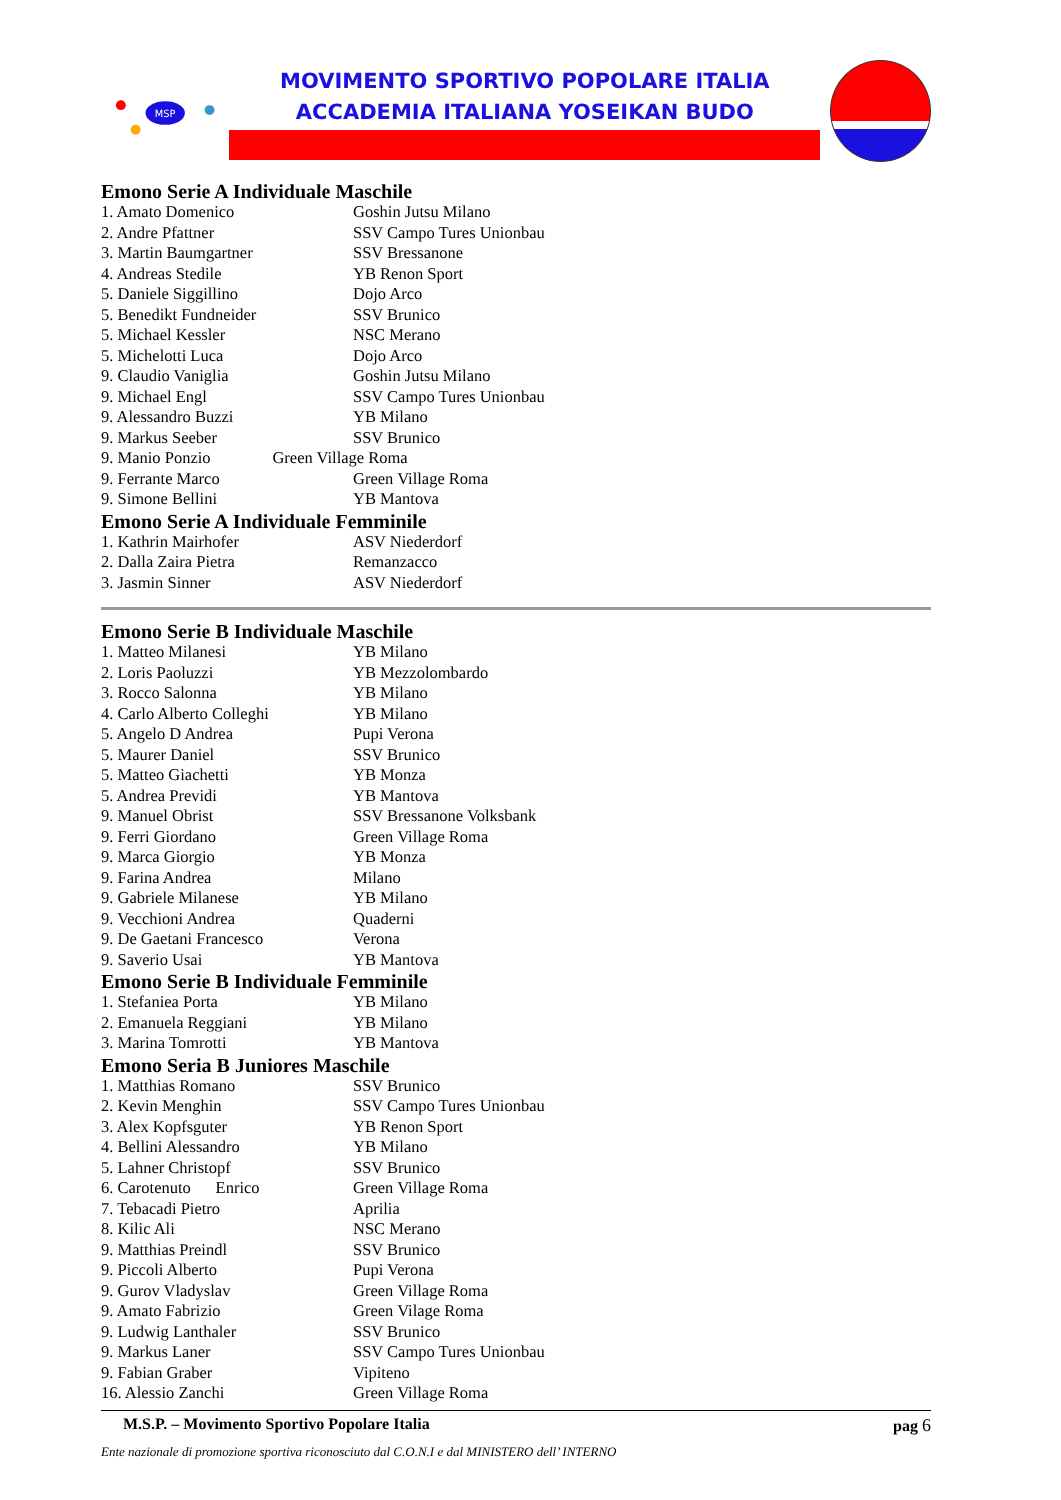MSP
MOVIMENTO SPORTIVO POPOLARE ITALIA
ACCADEMIA ITALIANA YOSEIKAN BUDO
Emono Serie A Individuale Maschile
| 1. Amato Domenico | Goshin Jutsu Milano |
| 2. Andre Pfattner | SSV Campo Tures Unionbau |
| 3. Martin Baumgartner | SSV Bressanone |
| 4. Andreas Stedile | YB Renon Sport |
| 5. Daniele Siggillino | Dojo Arco |
| 5. Benedikt Fundneider | SSV Brunico |
| 5. Michael Kessler | NSC Merano |
| 5. Michelotti Luca | Dojo Arco |
| 9. Claudio Vaniglia | Goshin Jutsu Milano |
| 9. Michael Engl | SSV Campo Tures Unionbau |
| 9. Alessandro Buzzi | YB Milano |
| 9. Markus Seeber | SSV Brunico |
| 9. Manio Ponzio Green Village Roma | |
| 9. Ferrante Marco | Green Village Roma |
| 9. Simone Bellini | YB Mantova |
Emono Serie A Individuale Femminile
| 1. Kathrin Mairhofer | ASV Niederdorf |
| 2. Dalla Zaira Pietra | Remanzacco |
| 3. Jasmin Sinner | ASV Niederdorf |
Emono Serie B Individuale Maschile
| 1. Matteo Milanesi | YB Milano |
| 2. Loris Paoluzzi | YB Mezzolombardo |
| 3. Rocco Salonna | YB Milano |
| 4. Carlo Alberto Colleghi | YB Milano |
| 5. Angelo D Andrea | Pupi Verona |
| 5. Maurer Daniel | SSV Brunico |
| 5. Matteo Giachetti | YB Monza |
| 5. Andrea Previdi | YB Mantova |
| 9. Manuel Obrist | SSV Bressanone Volksbank |
| 9. Ferri Giordano | Green Village Roma |
| 9. Marca Giorgio | YB Monza |
| 9. Farina Andrea | Milano |
| 9. Gabriele Milanese | YB Milano |
| 9. Vecchioni Andrea | Quaderni |
| 9. De Gaetani Francesco | Verona |
| 9. Saverio Usai | YB Mantova |
Emono Serie B Individuale Femminile
| 1. Stefaniea Porta | YB Milano |
| 2. Emanuela Reggiani | YB Milano |
| 3. Marina Tomrotti | YB Mantova |
Emono Seria B Juniores Maschile
| 1. Matthias Romano | SSV Brunico |
| 2. Kevin Menghin | SSV Campo Tures Unionbau |
| 3. Alex Kopfsguter | YB Renon Sport |
| 4. Bellini Alessandro | YB Milano |
| 5. Lahner Christopf | SSV Brunico |
| 6. Carotenuto Enrico | Green Village Roma |
| 7. Tebacadi Pietro | Aprilia |
| 8. Kilic Ali | NSC Merano |
| 9. Matthias Preindl | SSV Brunico |
| 9. Piccoli Alberto | Pupi Verona |
| 9. Gurov Vladyslav | Green Village Roma |
| 9. Amato Fabrizio | Green Vilage Roma |
| 9. Ludwig Lanthaler | SSV Brunico |
| 9. Markus Laner | SSV Campo Tures Unionbau |
| 9. Fabian Graber | Vipiteno |
| 16. Alessio Zanchi | Green Village Roma |
M.S.P. – Movimento Sportivo Popolare Italia pag 6
Ente nazionale di promozione sportiva riconosciuto dal C.O.N.I e dal MINISTERO dell’ INTERNO